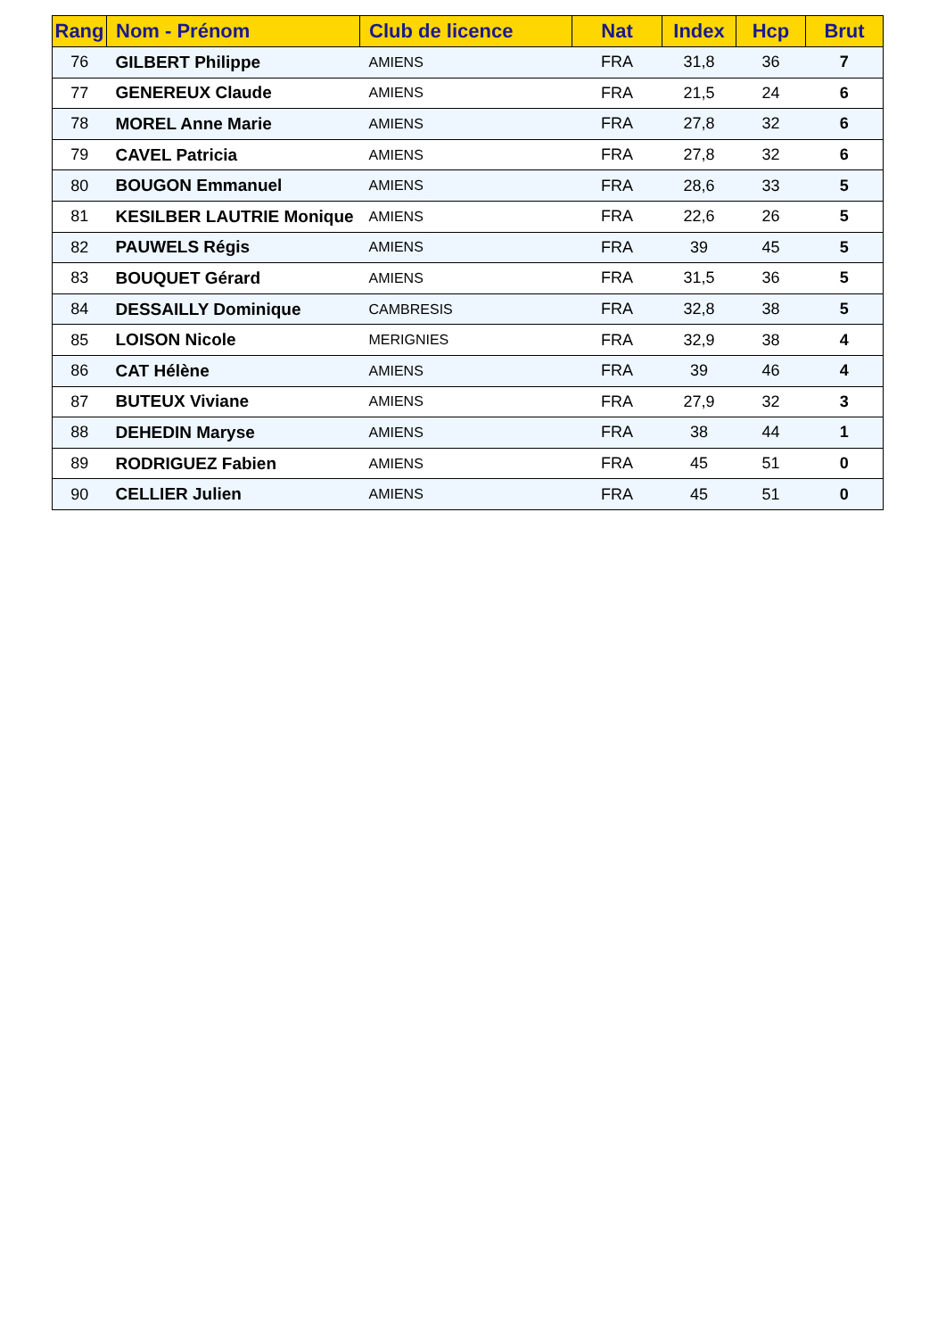| Rang | Nom - Prénom | Club de licence | Nat | Index | Hcp | Brut |
| --- | --- | --- | --- | --- | --- | --- |
| 76 | GILBERT Philippe | AMIENS | FRA | 31,8 | 36 | 7 |
| 77 | GENEREUX Claude | AMIENS | FRA | 21,5 | 24 | 6 |
| 78 | MOREL Anne Marie | AMIENS | FRA | 27,8 | 32 | 6 |
| 79 | CAVEL Patricia | AMIENS | FRA | 27,8 | 32 | 6 |
| 80 | BOUGON Emmanuel | AMIENS | FRA | 28,6 | 33 | 5 |
| 81 | KESILBER LAUTRIE Monique | AMIENS | FRA | 22,6 | 26 | 5 |
| 82 | PAUWELS Régis | AMIENS | FRA | 39 | 45 | 5 |
| 83 | BOUQUET Gérard | AMIENS | FRA | 31,5 | 36 | 5 |
| 84 | DESSAILLY Dominique | CAMBRESIS | FRA | 32,8 | 38 | 5 |
| 85 | LOISON Nicole | MERIGNIES | FRA | 32,9 | 38 | 4 |
| 86 | CAT Hélène | AMIENS | FRA | 39 | 46 | 4 |
| 87 | BUTEUX Viviane | AMIENS | FRA | 27,9 | 32 | 3 |
| 88 | DEHEDIN Maryse | AMIENS | FRA | 38 | 44 | 1 |
| 89 | RODRIGUEZ Fabien | AMIENS | FRA | 45 | 51 | 0 |
| 90 | CELLIER Julien | AMIENS | FRA | 45 | 51 | 0 |